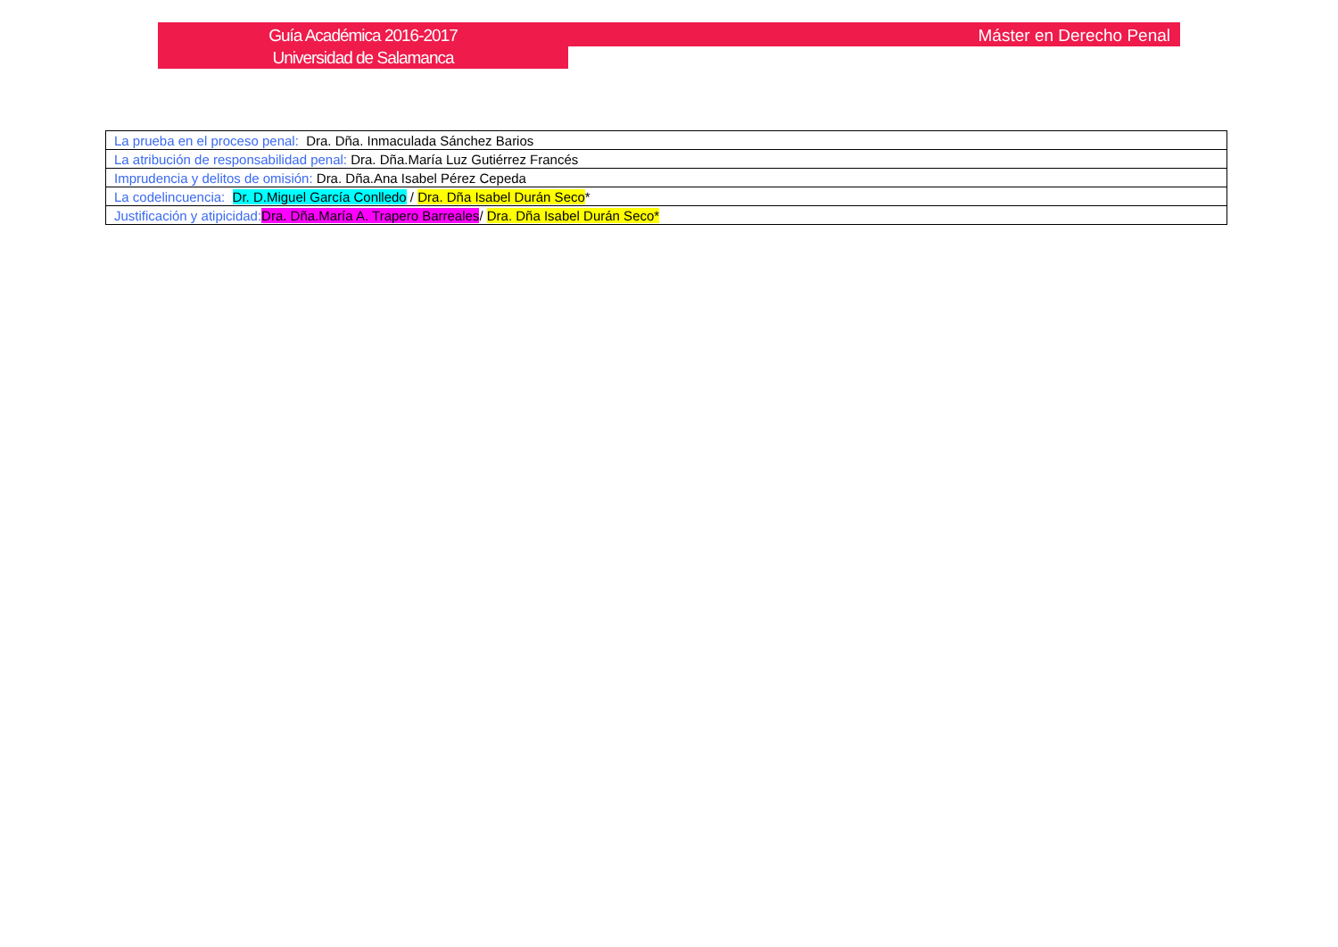Guía Académica 2016-2017
Universidad de Salamanca
Máster en Derecho Penal
| La prueba en el proceso penal: Dra. Dña. Inmaculada Sánchez Barios |
| La atribución de responsabilidad penal: Dra. Dña.María Luz Gutiérrez Francés |
| Imprudencia y delitos de omisión: Dra. Dña.Ana Isabel Pérez Cepeda |
| La codelincuencia: Dr. D.Miguel García Conlledo / Dra. Dña Isabel Durán Seco * |
| Justificación y atipicidad: Dra. Dña.María A. Trapero Barreales / Dra. Dña Isabel Durán Seco* |